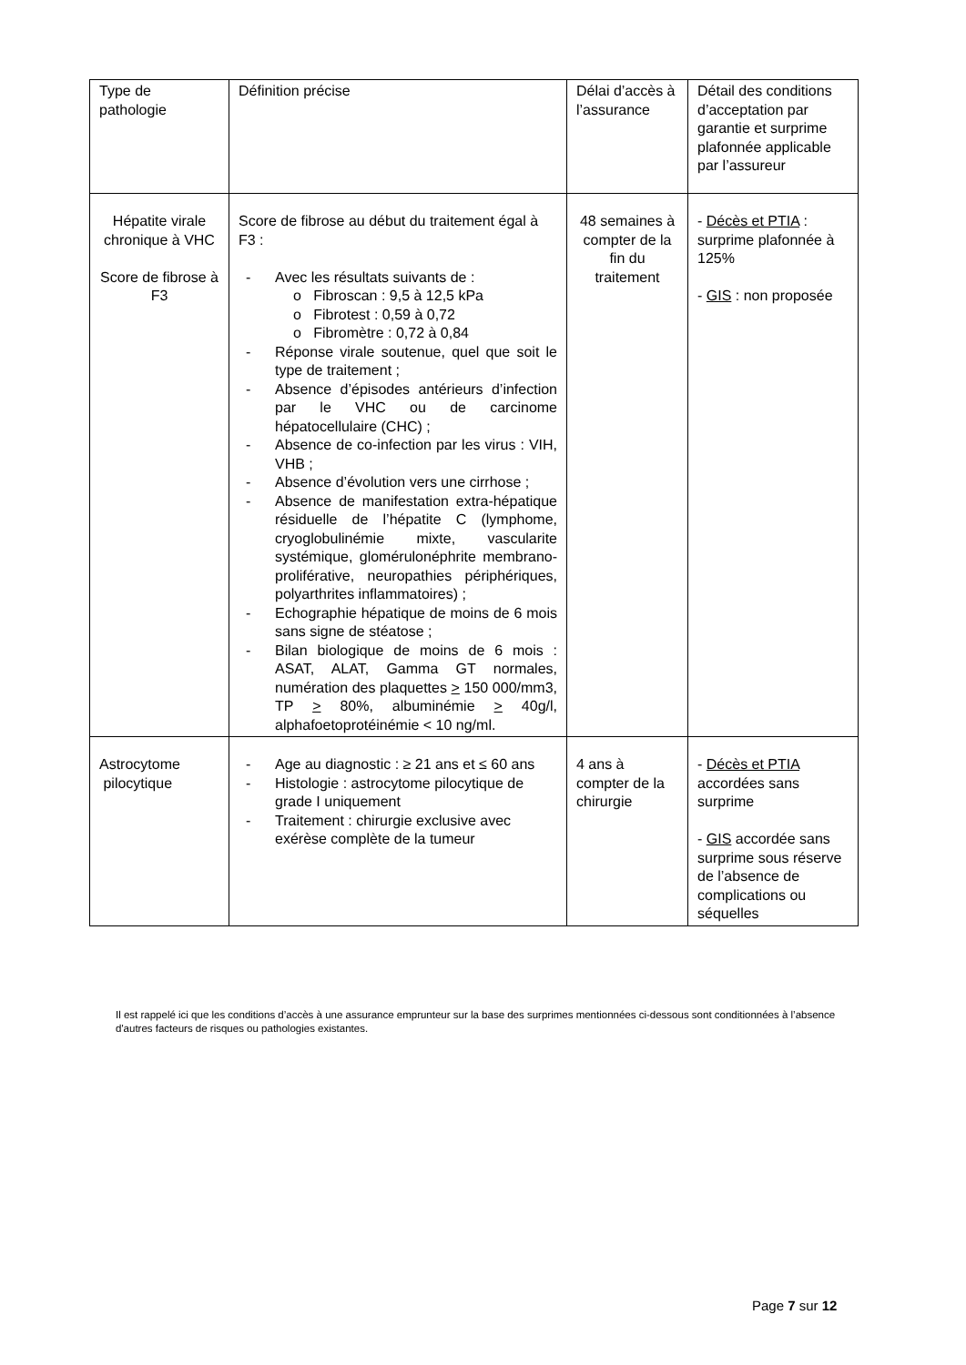| Type de pathologie | Définition précise | Délai d’accès à l’assurance | Détail des conditions d’acceptation par garantie et surprime plafonnée applicable par l’assureur |
| Hépatite virale chronique à VHC Score de fibrose à F3 | Score de fibrose au début du traitement égal à F3 : - Avec les résultats suivants de : o Fibroscan : 9,5 à 12,5 kPa o Fibrotest : 0,59 à 0,72 o Fibromètre : 0,72 à 0,84 - Réponse virale soutenue, quel que soit le type de traitement ; - Absence d’épisodes antérieurs d’infection par le VHC ou de carcinome hépatocellulaire (CHC) ; - Absence de co-infection par les virus : VIH, VHB ; - Absence d’évolution vers une cirrhose ; - Absence de manifestation extra-hépatique résiduelle de l’hépatite C (lymphome, cryoglobulinémie mixte, vascularite systémique, glomérulonéphrite membrano-proliférative, neuropathies périphériques, polyarthrites inflammatoires) ; - Echographie hépatique de moins de 6 mois sans signe de stéatose ; - Bilan biologique de moins de 6 mois : ASAT, ALAT, Gamma GT normales, numération des plaquettes > 150 000/mm3, TP > 80%, albuminémie > 40g/l, alphafoetoprotéinémie < 10 ng/ml. | 48 semaines à compter de la fin du traitement | - Décès et PTIA : surprime plafonnée à 125% - GIS : non proposée |
| Astrocytome pilocytique | - Age au diagnostic : ≥ 21 ans et ≤ 60 ans - Histologie : astrocytome pilocytique de grade I uniquement - Traitement : chirurgie exclusive avec exérèse complète de la tumeur | 4 ans à compter de la chirurgie | - Décès et PTIA accordées sans surprime - GIS accordée sans surprime sous réserve de l’absence de complications ou séquelles |
Il est rappelé ici que les conditions d’accès à une assurance emprunteur sur la base des surprimes mentionnées ci-dessous sont conditionnées à l’absence d'autres facteurs de risques ou pathologies existantes.
Page 7 sur 12